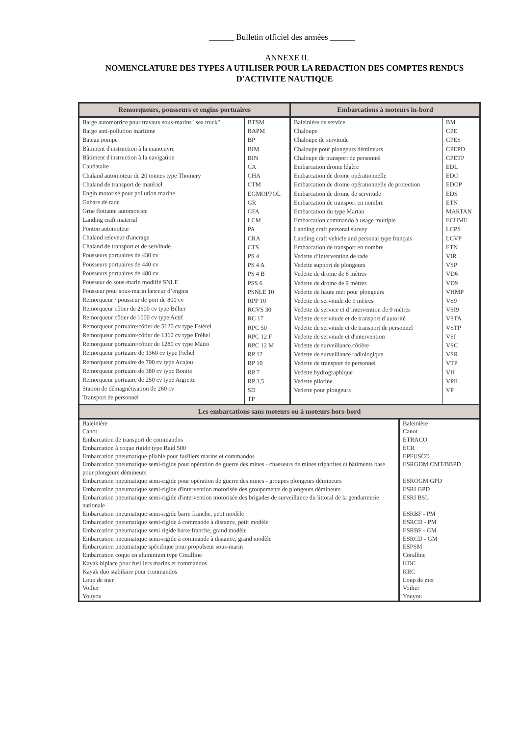______ Bulletin officiel des armées ______
ANNEXE II.
NOMENCLATURE DES TYPES A UTILISER POUR LA REDACTION DES COMPTES RENDUS
D'ACTIVITE NAUTIQUE
| Remorqueurs, pousseurs et engins portuaires | | Embarcations à moteurs in-bord | |
| --- | --- | --- | --- |
| Barge automotrice pour travaux sous-marins "sea truck" Barge anti-pollution maritime Bateau pompe Bâtiment d'instruction à la manœuvre Bâtiment d'instruction à la navigation Caudataire Chaland automoteur de 20 tonnes type Thomery Chaland de transport de matériel Engin motorisé pour pollution marine Gabare de rade Grue flottante automotrice Landing craft material Ponton automoteur Chaland releveur d'ancrage Chaland de transport et de servitude Pousseurs portuaires de 430 cv Pousseurs portuaires de 440 cv Pousseurs portuaires de 480 cv Pousseur de sous-marin modifié SNLE Pousseur pour sous-marin lanceur d’engins Remorqueur / pousseur de port de 800 cv Remorqueur côtier de 2600 cv type Bélier Remorqueur côtier de 1000 cv type Actif Remorqueur portuaire/côtier de 5120 cv type Estérel Remorqueur portuaire/côtier de 1360 cv type Fréhel Remorqueur portuaire/côtier de 1280 cv type Maïto Remorqueur portuaire de 1360 cv type Fréhel Remorqueur portuaire de 700 cv type Acajou Remorqueur portuaire de 380 cv type Bonite Remorqueur portuaire de 250 cv type Aigrette Station de démagnétisation de 260 cv Transport de personnel | BTSM BAPM BP BIM BIN CA CHA CTM EGMOPPOL GR GFA LCM PA CRA CTS PS 4 PS 4 A PS 4 B PSS 6 PSNLE 10 RPP 10 RCVS 30 RC 17 RPC 50 RPC 12 F RPC 12 M RP 12 RP 10 RP 7 RP 3,5 SD TP | Baleinière de service Chaloupe Chaloupe de servitude Chaloupe pour plongeurs démineurs Chaloupe de transport de personnel Embarcation drome légère Embarcation de drome opérationnelle Embarcation de drome opérationnelle de protection Embarcation de drome de servitude Embarcation de transport en nombre Embarcation du type Martan Embarcation commando à usage multiple Landing craft personal survey Landing craft vehicle and personal type français Embarcation de transport en nombre Vedette d’intervention de rade Vedette support de plongeurs Vedette de drome de 6 mètres Vedette de drome de 9 mètres Vedette de haute mer pour plongeurs Vedette de servitude de 9 mètres Vedette de service et d’intervention de 9 mètres Vedette de servitude et de transport d’autorité Vedette de servitude et de transport de personnel Vedette de servitude et d'intervention Vedette de surveillance côtière Vedette de surveillance radiologique Vedette de transport de personnel Vedette hydrographique Vedette pilotine Vedette pour plongeurs | BM CPE CPES CPEPD CPETP EDL EDO EDOP EDS ETN MARTAN ECUME LCPS LCVP ETN VIR VSP VD6 VD9 VHMP VS9 VSI9 VSTA VSTP VSI VSC VSR VTP VH VPIL VP |
| Les embarcations sans moteurs ou à moteurs hors-bord | |
| --- | --- |
| Baleinière Canot Embarcation de transport de commandos Embarcation à coque rigide type Raid 500 Embarcation pneumatique pliable pour fusiliers marins et commandos Embarcation pneumatique semi-rigide pour opération de guerre des mines - chasseurs de mines tripartites et bâtiments base pour plongeurs démineurs Embarcation pneumatique semi-rigide pour opération de guerre des mines - groupes plongeurs démineurs Embarcation pneumatique semi-rigide d'intervention motorisée des groupements de plongeurs démineurs Embarcation pneumatique semi-rigide d'intervention motorisée des brigades de surveillance du littoral de la gendarmerie nationale Embarcation pneumatique semi-rigide barre franche, petit modèle Embarcation pneumatique semi-rigide à commande à distance, petit modèle Embarcation pneumatique semi rigide barre franche, grand modèle Embarcation pneumatique semi-rigide à commande à distance, grand modèle Embarcation pneumatique spécifique pour propulseur sous-marin Embarcation coque en aluminium type Coralline Kayak biplace pour fusiliers marins et commandos Kayak duo stabilaire pour commandos Loup de mer Voilier Youyou | Baleinière Canot ETRACO ECR EPFUSCO ESRGDM CMT/BBPD ESROGM GPD ESRI GPD ESRI BSL ESRBF - PM ESRCD - PM ESRBF - GM ESRCD - GM ESPSM Coralline KDC KRC Loup de mer Voilier Youyou |